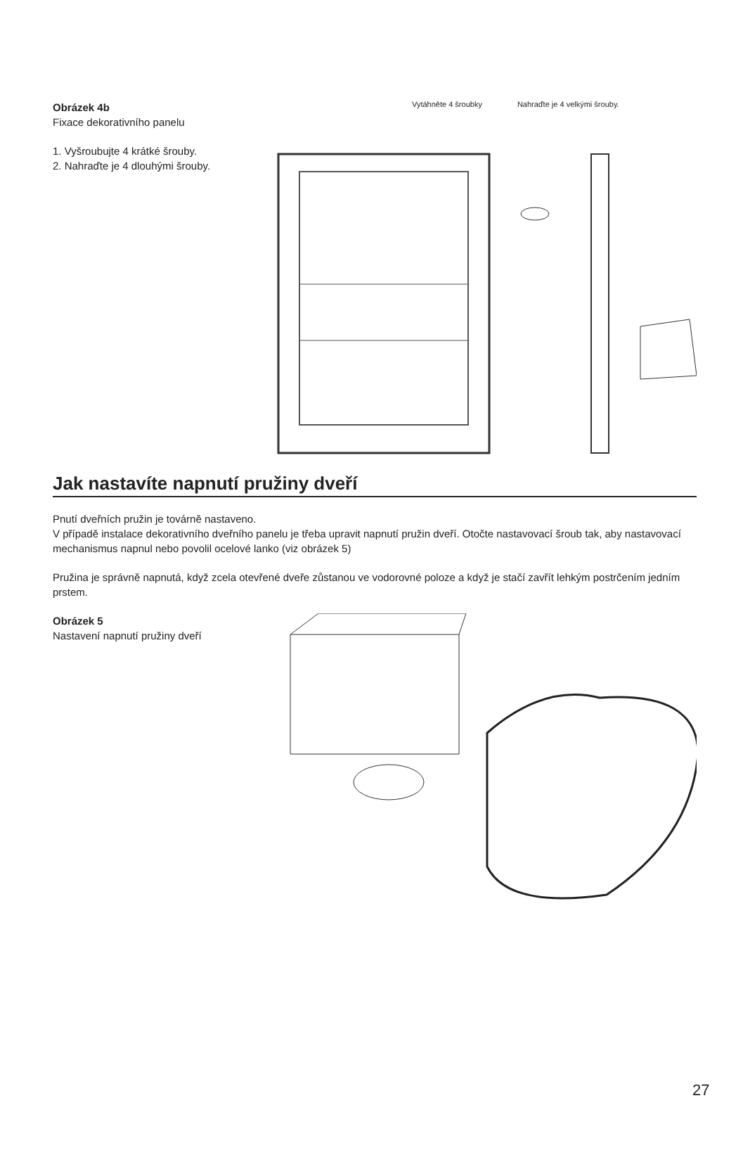Obrázek 4b
Fixace dekorativního panelu
1. Vyšroubujte 4 krátké šrouby.
2. Nahraďte je 4 dlouhými šrouby.
Vytáhněte 4 šroubky Nahraďte je 4 velkými šrouby.
Jak nastavíte napnutí pružiny dveří
Pnutí dveřních pružin je továrně nastaveno.
V případě instalace dekorativního dveřního panelu je třeba upravit napnutí pružin dveří. Otočte nastavovací šroub tak, aby nastavovací mechanismus napnul nebo povolil ocelové lanko (viz obrázek 5)
Pružina je správně napnutá, když zcela otevřené dveře zůstanou ve vodorovné poloze a když je stačí zavřít lehkým postrčením jedním prstem.
Obrázek 5
Nastavení napnutí pružiny dveří
27